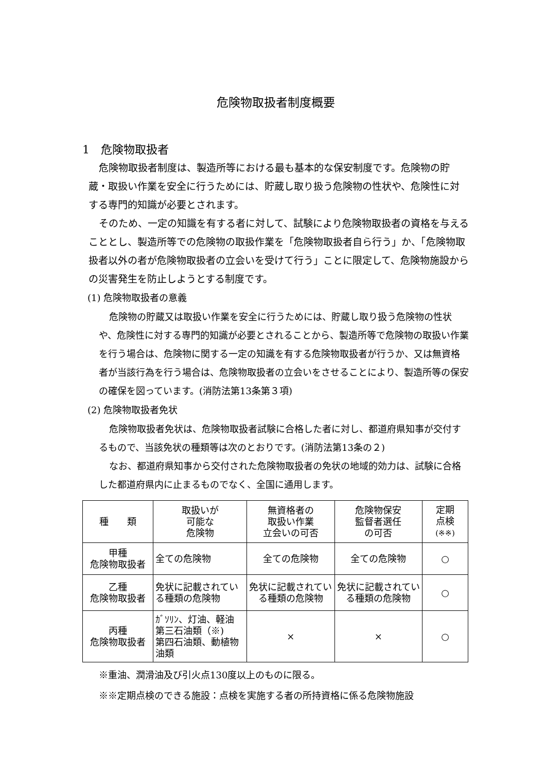危険物取扱者制度概要
1　危険物取扱者
危険物取扱者制度は、製造所等における最も基本的な保安制度です。危険物の貯蔵・取扱い作業を安全に行うためには、貯蔵し取り扱う危険物の性状や、危険性に対する専門的知識が必要とされます。
そのため、一定の知識を有する者に対して、試験により危険物取扱者の資格を与えることとし、製造所等での危険物の取扱作業を「危険物取扱者自ら行う」か、「危険物取扱者以外の者が危険物取扱者の立会いを受けて行う」ことに限定して、危険物施設からの災害発生を防止しようとする制度です。
(1) 危険物取扱者の意義
危険物の貯蔵又は取扱い作業を安全に行うためには、貯蔵し取り扱う危険物の性状や、危険性に対する専門的知識が必要とされることから、製造所等で危険物の取扱い作業を行う場合は、危険物に関する一定の知識を有する危険物取扱者が行うか、又は無資格者が当該行為を行う場合は、危険物取扱者の立会いをさせることにより、製造所等の保安の確保を図っています。(消防法第13条第３項)
(2) 危険物取扱者免状
危険物取扱者免状は、危険物取扱者試験に合格した者に対し、都道府県知事が交付するもので、当該免状の種類等は次のとおりです。(消防法第13条の２)
なお、都道府県知事から交付された危険物取扱者の免状の地域的効力は、試験に合格した都道府県内に止まるものでなく、全国に通用します。
| 種 類 | 取扱いが 可能な 危険物 | 無資格者の 取扱い作業 立会いの可否 | 危険物保安 監督者選任 の可否 | 定期 点検 (※※) |
| --- | --- | --- | --- | --- |
| 甲種 危険物取扱者 | 全ての危険物 | 全ての危険物 | 全ての危険物 | ○ |
| 乙種 危険物取扱者 | 免状に記載されている種類の危険物 | 免状に記載されている種類の危険物 | 免状に記載されている種類の危険物 | ○ |
| 丙種 危険物取扱者 | ｶﾞｿﾘﾝ、灯油、軽油 第三石油類（※) 第四石油類、動植物油類 | × | × | ○ |
※重油、潤滑油及び引火点130度以上のものに限る。
※※定期点検のできる施設：点検を実施する者の所持資格に係る危険物施設